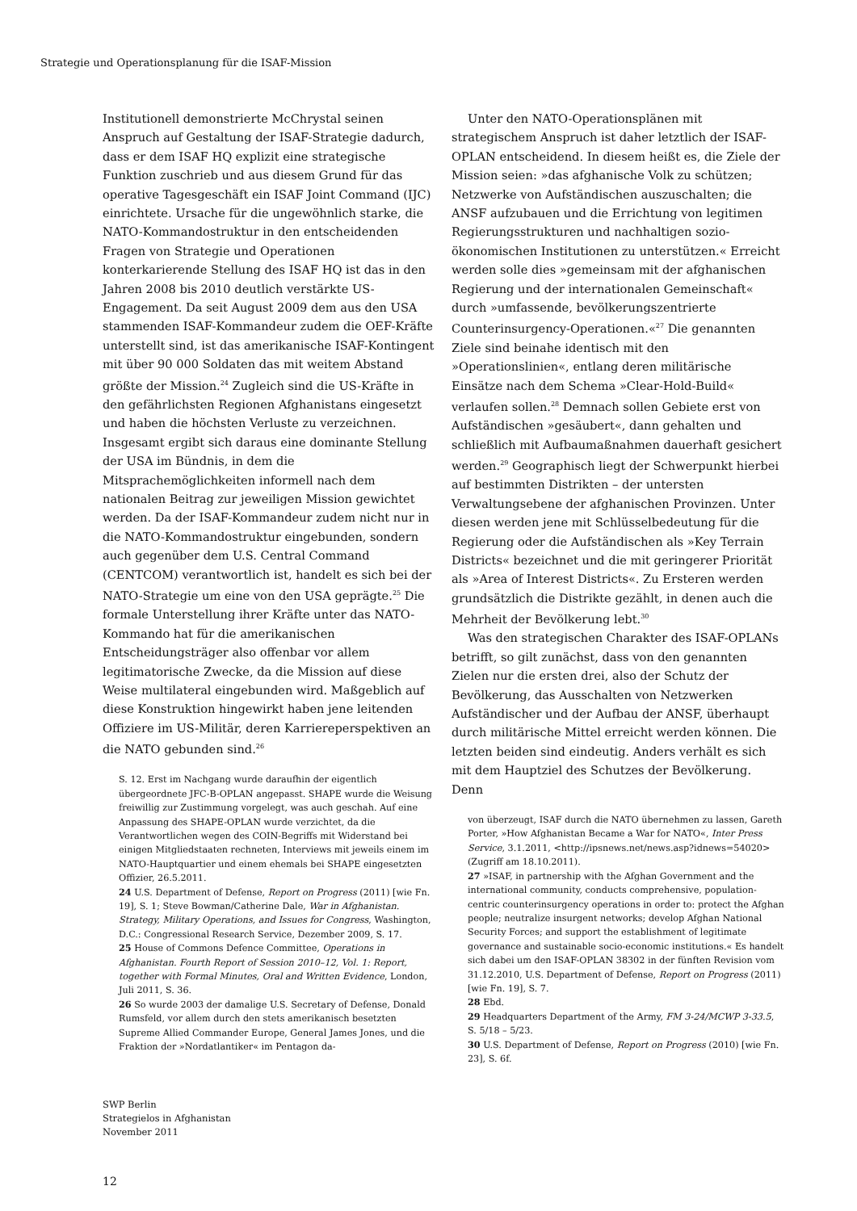Strategie und Operationsplanung für die ISAF-Mission
Institutionell demonstrierte McChrystal seinen Anspruch auf Gestaltung der ISAF-Strategie dadurch, dass er dem ISAF HQ explizit eine strategische Funktion zuschrieb und aus diesem Grund für das operative Tagesgeschäft ein ISAF Joint Command (IJC) einrichtete. Ursache für die ungewöhnlich starke, die NATO-Kommandostruktur in den entscheidenden Fragen von Strategie und Operationen konterkarierende Stellung des ISAF HQ ist das in den Jahren 2008 bis 2010 deutlich verstärkte US-Engagement. Da seit August 2009 dem aus den USA stammenden ISAF-Kommandeur zudem die OEF-Kräfte unterstellt sind, ist das amerikanische ISAF-Kontingent mit über 90 000 Soldaten das mit weitem Abstand größte der Mission.<sup>24</sup> Zugleich sind die US-Kräfte in den gefährlichsten Regionen Afghanistans eingesetzt und haben die höchsten Verluste zu verzeichnen. Insgesamt ergibt sich daraus eine dominante Stellung der USA im Bündnis, in dem die Mitsprachemöglichkeiten informell nach dem nationalen Beitrag zur jeweiligen Mission gewichtet werden. Da der ISAF-Kommandeur zudem nicht nur in die NATO-Kommandostruktur eingebunden, sondern auch gegenüber dem U.S. Central Command (CENTCOM) verantwortlich ist, handelt es sich bei der NATO-Strategie um eine von den USA geprägte.<sup>25</sup> Die formale Unterstellung ihrer Kräfte unter das NATO-Kommando hat für die amerikanischen Entscheidungsträger also offenbar vor allem legitimatorische Zwecke, da die Mission auf diese Weise multilateral eingebunden wird. Maßgeblich auf diese Konstruktion hingewirkt haben jene leitenden Offiziere im US-Militär, deren Karriereperspektiven an die NATO gebunden sind.<sup>26</sup>
S. 12. Erst im Nachgang wurde daraufhin der eigentlich übergeordnete JFC-B-OPLAN angepasst. SHAPE wurde die Weisung freiwillig zur Zustimmung vorgelegt, was auch geschah. Auf eine Anpassung des SHAPE-OPLAN wurde verzichtet, da die Verantwortlichen wegen des COIN-Begriffs mit Widerstand bei einigen Mitgliedstaaten rechneten, Interviews mit jeweils einem im NATO-Hauptquartier und einem ehemals bei SHAPE eingesetzten Offizier, 26.5.2011.
24 U.S. Department of Defense, Report on Progress (2011) [wie Fn. 19], S. 1; Steve Bowman/Catherine Dale, War in Afghanistan. Strategy, Military Operations, and Issues for Congress, Washington, D.C.: Congressional Research Service, Dezember 2009, S. 17.
25 House of Commons Defence Committee, Operations in Afghanistan. Fourth Report of Session 2010–12, Vol. 1: Report, together with Formal Minutes, Oral and Written Evidence, London, Juli 2011, S. 36.
26 So wurde 2003 der damalige U.S. Secretary of Defense, Donald Rumsfeld, vor allem durch den stets amerikanisch besetzten Supreme Allied Commander Europe, General James Jones, und die Fraktion der »Nordatlantiker« im Pentagon da-
Unter den NATO-Operationsplänen mit strategischem Anspruch ist daher letztlich der ISAF-OPLAN entscheidend. In diesem heißt es, die Ziele der Mission seien: »das afghanische Volk zu schützen; Netzwerke von Aufständischen auszuschalten; die ANSF aufzubauen und die Errichtung von legitimen Regierungsstrukturen und nachhaltigen sozio-ökonomischen Institutionen zu unterstützen.« Erreicht werden solle dies »gemeinsam mit der afghanischen Regierung und der internationalen Gemeinschaft« durch »umfassende, bevölkerungszentrierte Counterinsurgency-Operationen.«<sup>27</sup> Die genannten Ziele sind beinahe identisch mit den »Operationslinien«, entlang deren militärische Einsätze nach dem Schema »Clear-Hold-Build« verlaufen sollen.<sup>28</sup> Demnach sollen Gebiete erst von Aufständischen »gesäubert«, dann gehalten und schließlich mit Aufbaumaßnahmen dauerhaft gesichert werden.<sup>29</sup> Geographisch liegt der Schwerpunkt hierbei auf bestimmten Distrikten – der untersten Verwaltungsebene der afghanischen Provinzen. Unter diesen werden jene mit Schlüsselbedeutung für die Regierung oder die Aufständischen als »Key Terrain Districts« bezeichnet und die mit geringerer Priorität als »Area of Interest Districts«. Zu Ersteren werden grundsätzlich die Distrikte gezählt, in denen auch die Mehrheit der Bevölkerung lebt.<sup>30</sup>
Was den strategischen Charakter des ISAF-OPLANs betrifft, so gilt zunächst, dass von den genannten Zielen nur die ersten drei, also der Schutz der Bevölkerung, das Ausschalten von Netzwerken Aufständischer und der Aufbau der ANSF, überhaupt durch militärische Mittel erreicht werden können. Die letzten beiden sind eindeutig. Anders verhält es sich mit dem Hauptziel des Schutzes der Bevölkerung. Denn
von überzeugt, ISAF durch die NATO übernehmen zu lassen, Gareth Porter, »How Afghanistan Became a War for NATO«, Inter Press Service, 3.1.2011, <http://ipsnews.net/news.asp?idnews=54020> (Zugriff am 18.10.2011).
27 »ISAF, in partnership with the Afghan Government and the international community, conducts comprehensive, population-centric counterinsurgency operations in order to: protect the Afghan people; neutralize insurgent networks; develop Afghan National Security Forces; and support the establishment of legitimate governance and sustainable socio-economic institutions.« Es handelt sich dabei um den ISAF-OPLAN 38302 in der fünften Revision vom 31.12.2010, U.S. Department of Defense, Report on Progress (2011) [wie Fn. 19], S. 7.
28 Ebd.
29 Headquarters Department of the Army, FM 3-24/MCWP 3-33.5, S. 5/18 – 5/23.
30 U.S. Department of Defense, Report on Progress (2010) [wie Fn. 23], S. 6f.
SWP Berlin
Strategielos in Afghanistan
November 2011
12